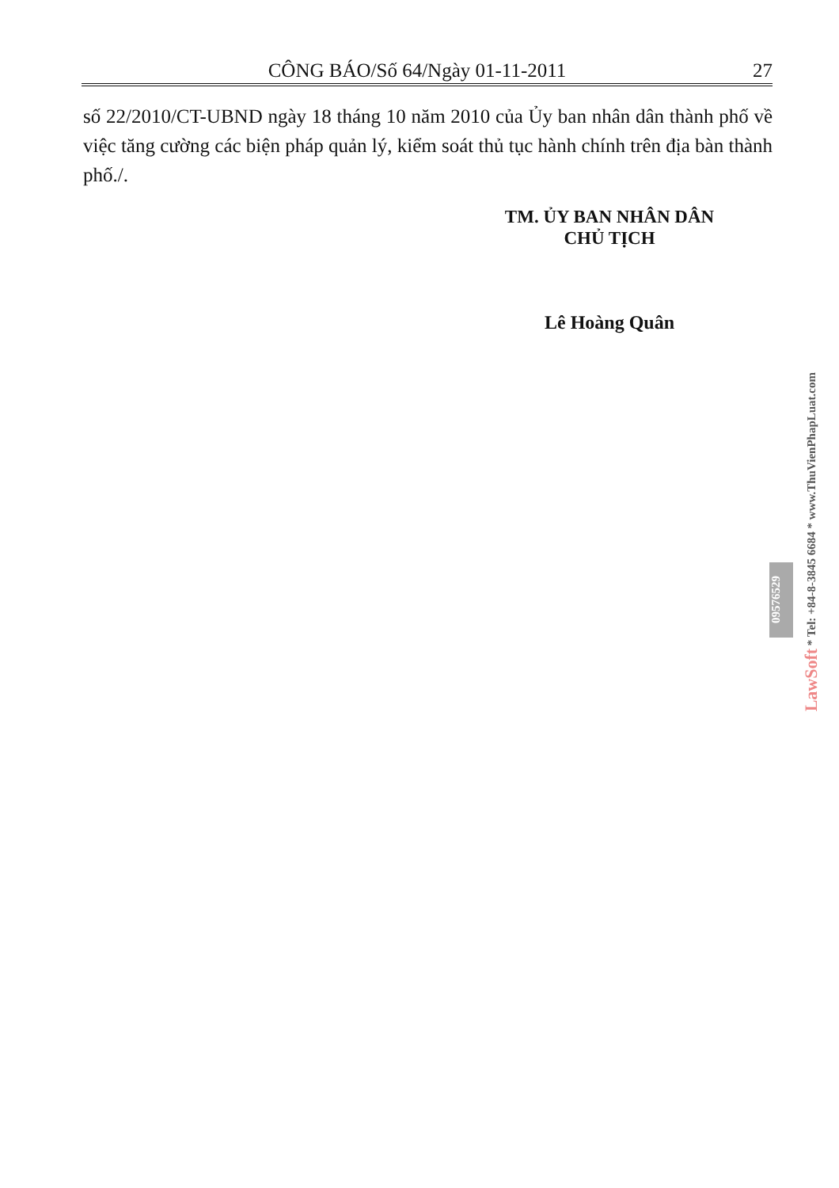CÔNG BÁO/Số 64/Ngày 01-11-2011 27
số 22/2010/CT-UBND ngày 18 tháng 10 năm 2010 của Ủy ban nhân dân thành phố về việc tăng cường các biện pháp quản lý, kiểm soát thủ tục hành chính trên địa bàn thành phố./.
TM. ỦY BAN NHÂN DÂN
CHỦ TỊCH
Lê Hoàng Quân
09576529
LawSoft * Tel: +84-8-3845 6684 * www.ThuVienPhapLuat.com